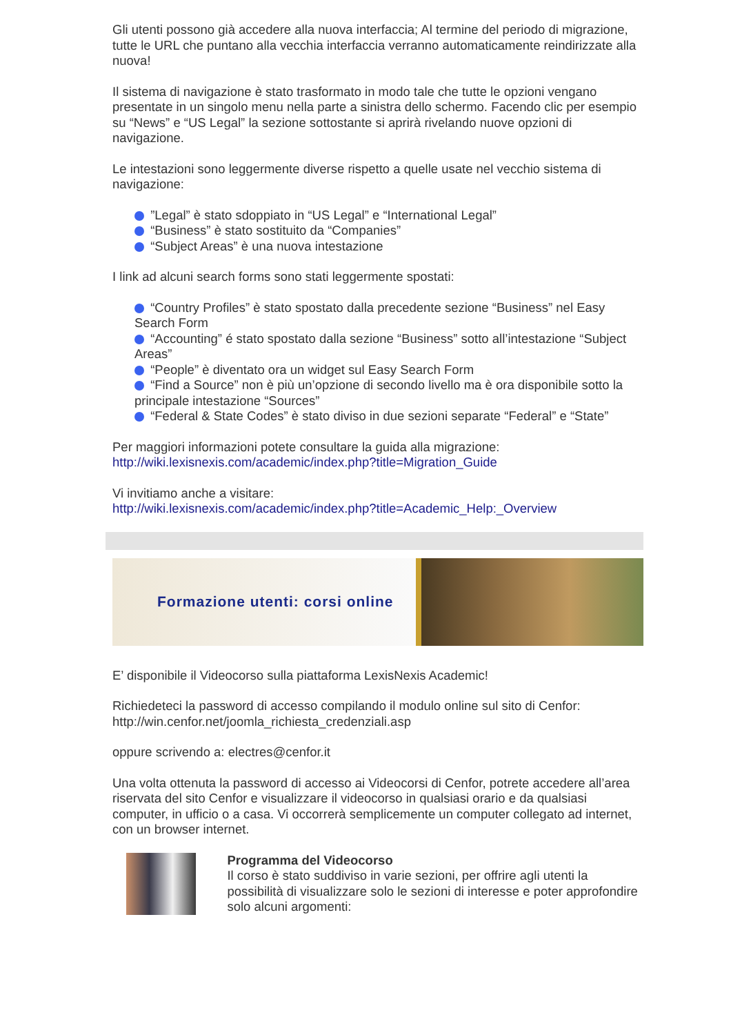Gli utenti possono già accedere alla nuova interfaccia; Al termine del periodo di migrazione, tutte le URL che puntano alla vecchia interfaccia verranno automaticamente reindirizzate alla nuova!
Il sistema di navigazione è stato trasformato in modo tale che tutte le opzioni vengano presentate in un singolo menu nella parte a sinistra dello schermo. Facendo clic per esempio su “News” e “US Legal” la sezione sottostante si aprirà rivelando nuove opzioni di navigazione.
Le intestazioni sono leggermente diverse rispetto a quelle usate nel vecchio sistema di navigazione:
”Legal” è stato sdoppiato in “US Legal” e “International Legal”
“Business” è stato sostituito da “Companies”
“Subject Areas” è una nuova intestazione
I link ad alcuni search forms sono stati leggermente spostati:
“Country Profiles” è stato spostato dalla precedente sezione “Business” nel Easy Search Form
“Accounting” é stato spostato dalla sezione “Business” sotto all’intestazione “Subject Areas”
“People” è diventato ora un widget sul Easy Search Form
“Find a Source” non è più un’opzione di secondo livello ma è ora disponibile sotto la principale intestazione “Sources”
“Federal & State Codes” è stato diviso in due sezioni separate “Federal” e “State”
Per maggiori informazioni potete consultare la guida alla migrazione:
http://wiki.lexisnexis.com/academic/index.php?title=Migration_Guide
Vi invitiamo anche a visitare:
http://wiki.lexisnexis.com/academic/index.php?title=Academic_Help:_Overview
Formazione utenti: corsi online
E’ disponibile il Videocorso sulla piattaforma LexisNexis Academic!
Richiedeteci la password di accesso compilando il modulo online sul sito di Cenfor:
http://win.cenfor.net/joomla_richiesta_credenziali.asp
oppure scrivendo a: electres@cenfor.it
Una volta ottenuta la password di accesso ai Videocorsi di Cenfor, potrete accedere all’area riservata del sito Cenfor e visualizzare il videocorso in qualsiasi orario e da qualsiasi computer, in ufficio o a casa. Vi occorrerà semplicemente un computer collegato ad internet, con un browser internet.
Programma del Videocorso
Il corso è stato suddiviso in varie sezioni, per offrire agli utenti la possibilità di visualizzare solo le sezioni di interesse e poter approfondire solo alcuni argomenti: